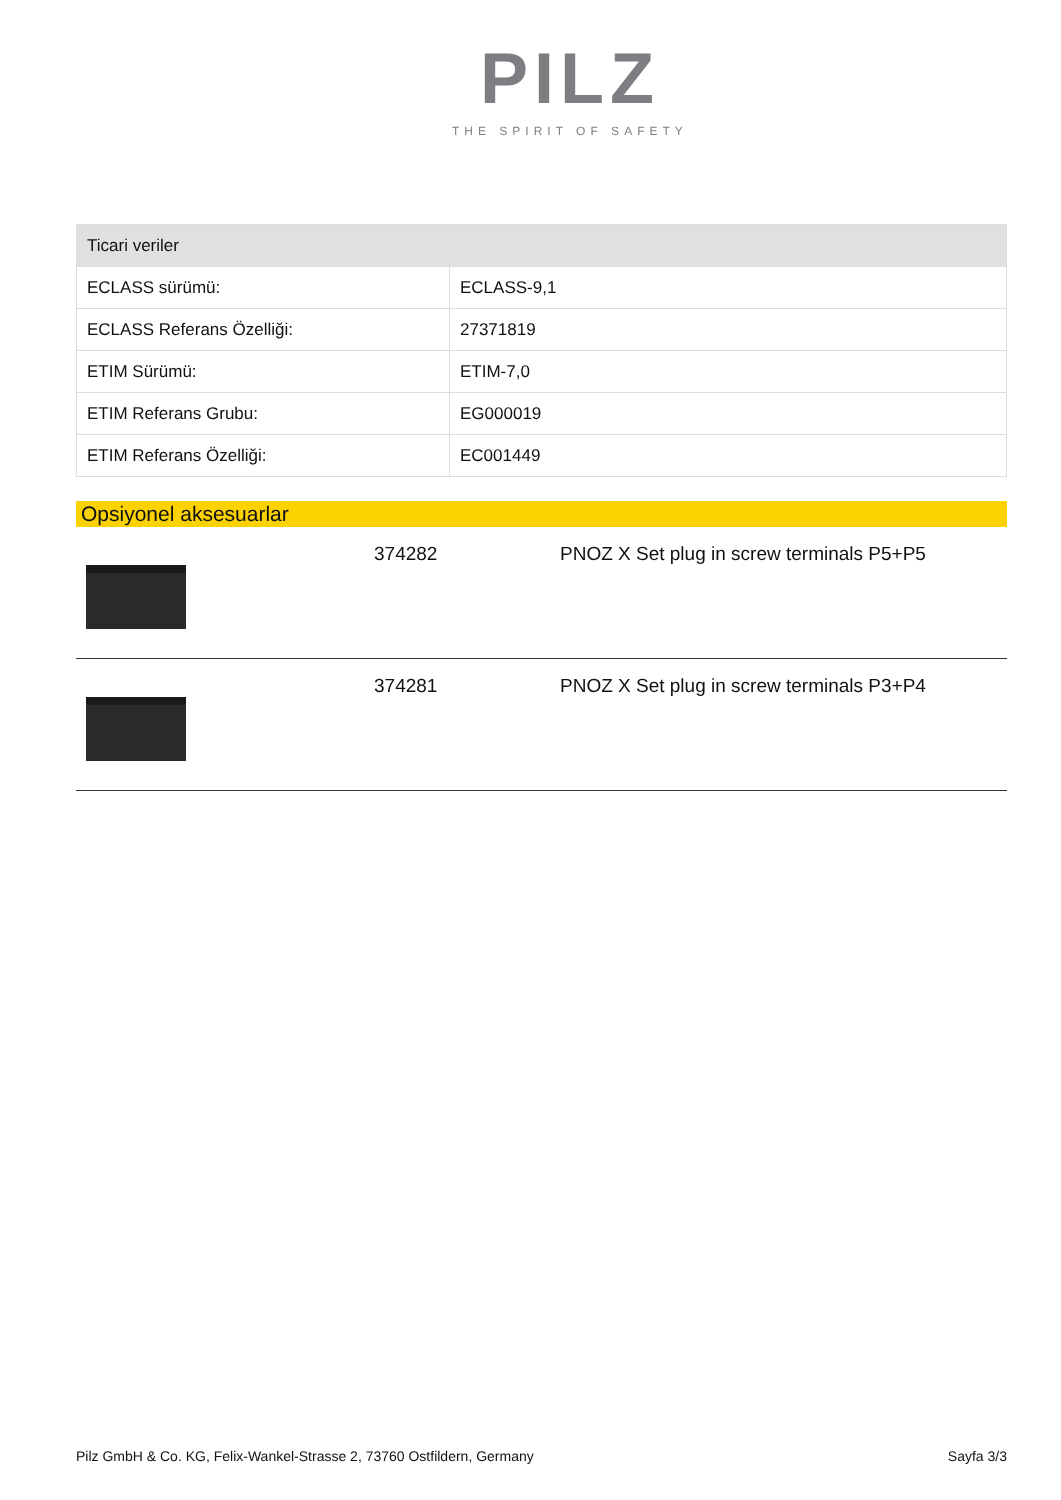PILZ
THE SPIRIT OF SAFETY
| Ticari veriler | |
| --- | --- |
| ECLASS sürümü: | ECLASS-9,1 |
| ECLASS Referans Özelliği: | 27371819 |
| ETIM Sürümü: | ETIM-7,0 |
| ETIM Referans Grubu: | EG000019 |
| ETIM Referans Özelliği: | EC001449 |
Opsiyonel aksesuarlar
374282 PNOZ X Set plug in screw terminals P5+P5
374281 PNOZ X Set plug in screw terminals P3+P4
Pilz GmbH & Co. KG, Felix-Wankel-Strasse 2, 73760 Ostfildern, Germany Sayfa 3/3